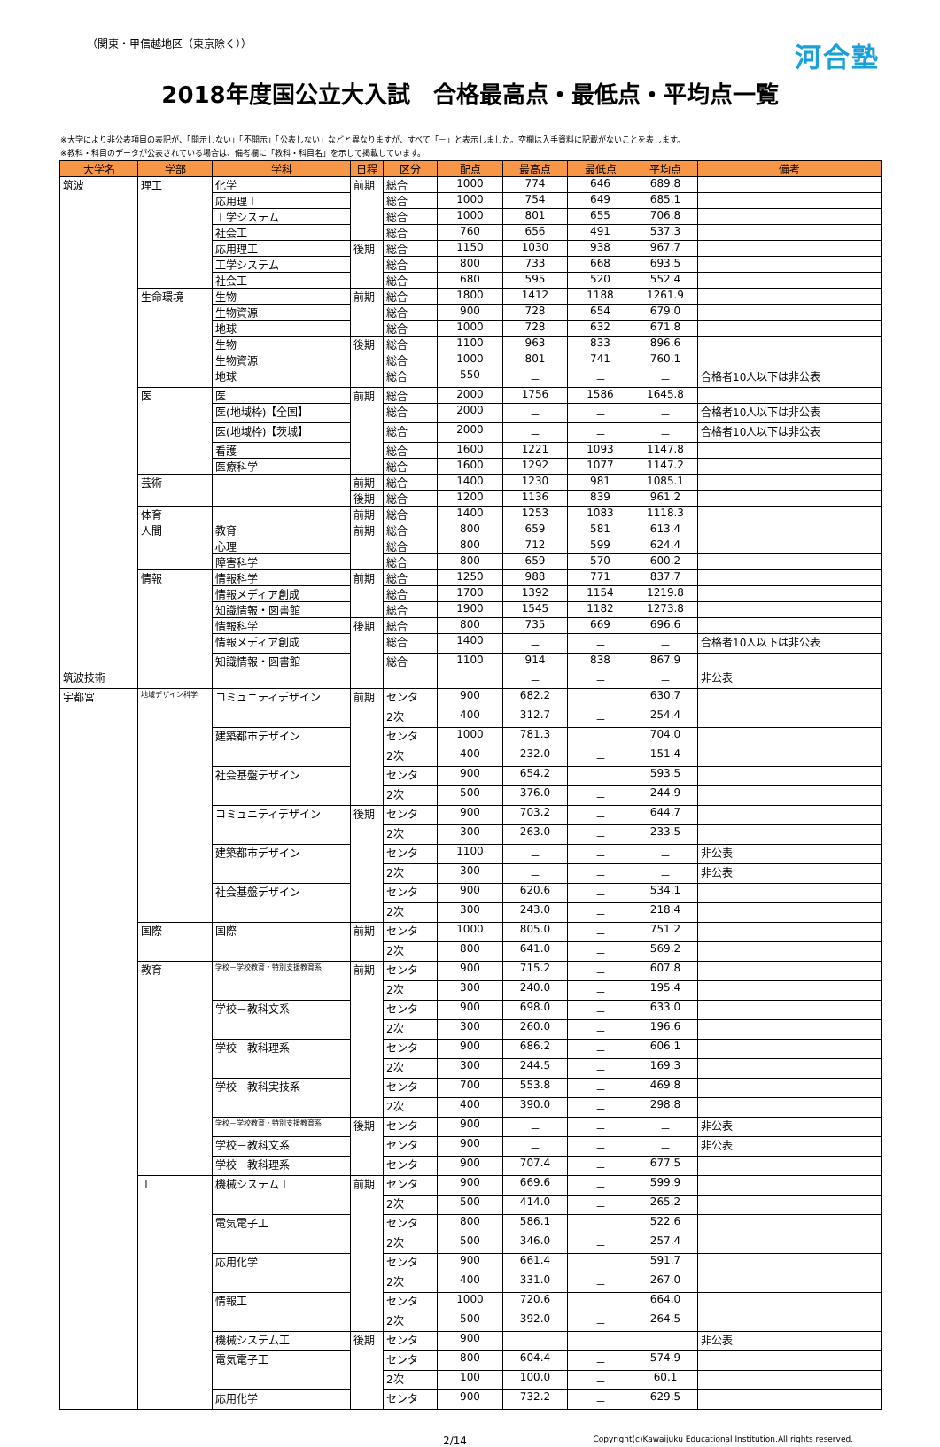（関東・甲信越地区（東京除く）） 河合塾
2018年度国公立大入試　合格最高点・最低点・平均点一覧
※大学により非公表項目の表記が、「開示しない」「不開示」「公表しない」などと異なりますが、すべて「－」と表示しました。空欄は入手資料に記載がないことを表します。
※教科・科目のデータが公表されている場合は、備考欄に「教科・科目名」を示して掲載しています。
| 大学名 | 学部 | 学科 | 日程 | 区分 | 配点 | 最高点 | 最低点 | 平均点 | 備考 |
| --- | --- | --- | --- | --- | --- | --- | --- | --- | --- |
| 筑波 | 理工 | 化学 | 前期 | 総合 | 1000 | 774 | 646 | 689.8 | |
| | | 応用理工 | | 総合 | 1000 | 754 | 649 | 685.1 | |
| | | 工学システム | | 総合 | 1000 | 801 | 655 | 706.8 | |
| | | 社会工 | | 総合 | 760 | 656 | 491 | 537.3 | |
| | | 応用理工 | 後期 | 総合 | 1150 | 1030 | 938 | 967.7 | |
| | | 工学システム | | 総合 | 800 | 733 | 668 | 693.5 | |
| | | 社会工 | | 総合 | 680 | 595 | 520 | 552.4 | |
| | 生命環境 | 生物 | 前期 | 総合 | 1800 | 1412 | 1188 | 1261.9 | |
| | | 生物資源 | | 総合 | 900 | 728 | 654 | 679.0 | |
| | | 地球 | | 総合 | 1000 | 728 | 632 | 671.8 | |
| | | 生物 | 後期 | 総合 | 1100 | 963 | 833 | 896.6 | |
| | | 生物資源 | | 総合 | 1000 | 801 | 741 | 760.1 | |
| | | 地球 | | 総合 | 550 | － | － | － | 合格者10人以下は非公表 |
| | 医 | 医 | 前期 | 総合 | 2000 | 1756 | 1586 | 1645.8 | |
| | | 医(地域枠)【全国】 | | 総合 | 2000 | － | － | － | 合格者10人以下は非公表 |
| | | 医(地域枠)【茨城】 | | 総合 | 2000 | － | － | － | 合格者10人以下は非公表 |
| | | 看護 | | 総合 | 1600 | 1221 | 1093 | 1147.8 | |
| | | 医療科学 | | 総合 | 1600 | 1292 | 1077 | 1147.2 | |
| | 芸術 | | 前期 | 総合 | 1400 | 1230 | 981 | 1085.1 | |
| | | | 後期 | 総合 | 1200 | 1136 | 839 | 961.2 | |
| | 体育 | | 前期 | 総合 | 1400 | 1253 | 1083 | 1118.3 | |
| | 人間 | 教育 | 前期 | 総合 | 800 | 659 | 581 | 613.4 | |
| | | 心理 | | 総合 | 800 | 712 | 599 | 624.4 | |
| | | 障害科学 | | 総合 | 800 | 659 | 570 | 600.2 | |
| | 情報 | 情報科学 | 前期 | 総合 | 1250 | 988 | 771 | 837.7 | |
| | | 情報メディア創成 | | 総合 | 1700 | 1392 | 1154 | 1219.8 | |
| | | 知識情報・図書館 | | 総合 | 1900 | 1545 | 1182 | 1273.8 | |
| | | 情報科学 | 後期 | 総合 | 800 | 735 | 669 | 696.6 | |
| | | 情報メディア創成 | | 総合 | 1400 | － | － | － | 合格者10人以下は非公表 |
| | | 知識情報・図書館 | | 総合 | 1100 | 914 | 838 | 867.9 | |
| 筑波技術 | | | | | | － | － | － | 非公表 |
| 宇都宮 | 地域デザイン科学 | コミュニティデザイン | 前期 | センタ | 900 | 682.2 | － | 630.7 | |
| | | | | 2次 | 400 | 312.7 | － | 254.4 | |
| | | 建築都市デザイン | | センタ | 1000 | 781.3 | － | 704.0 | |
| | | | | 2次 | 400 | 232.0 | － | 151.4 | |
| | | 社会基盤デザイン | | センタ | 900 | 654.2 | － | 593.5 | |
| | | | | 2次 | 500 | 376.0 | － | 244.9 | |
| | | コミュニティデザイン | 後期 | センタ | 900 | 703.2 | － | 644.7 | |
| | | | | 2次 | 300 | 263.0 | － | 233.5 | |
| | | 建築都市デザイン | | センタ | 1100 | － | － | － | 非公表 |
| | | | | 2次 | 300 | － | － | － | 非公表 |
| | | 社会基盤デザイン | | センタ | 900 | 620.6 | － | 534.1 | |
| | | | | 2次 | 300 | 243.0 | － | 218.4 | |
| | 国際 | 国際 | 前期 | センタ | 1000 | 805.0 | － | 751.2 | |
| | | | | 2次 | 800 | 641.0 | － | 569.2 | |
| | 教育 | 学校－学校教育・特別支援教育系 | 前期 | センタ | 900 | 715.2 | － | 607.8 | |
| | | | | 2次 | 300 | 240.0 | － | 195.4 | |
| | | 学校－教科文系 | | センタ | 900 | 698.0 | － | 633.0 | |
| | | | | 2次 | 300 | 260.0 | － | 196.6 | |
| | | 学校－教科理系 | | センタ | 900 | 686.2 | － | 606.1 | |
| | | | | 2次 | 300 | 244.5 | － | 169.3 | |
| | | 学校－教科実技系 | | センタ | 700 | 553.8 | － | 469.8 | |
| | | | | 2次 | 400 | 390.0 | － | 298.8 | |
| | | 学校－学校教育・特別支援教育系 | 後期 | センタ | 900 | － | － | － | 非公表 |
| | | 学校－教科文系 | | センタ | 900 | － | － | － | 非公表 |
| | | 学校－教科理系 | | センタ | 900 | 707.4 | － | 677.5 | |
| | 工 | 機械システム工 | 前期 | センタ | 900 | 669.6 | － | 599.9 | |
| | | | | 2次 | 500 | 414.0 | － | 265.2 | |
| | | 電気電子工 | | センタ | 800 | 586.1 | － | 522.6 | |
| | | | | 2次 | 500 | 346.0 | － | 257.4 | |
| | | 応用化学 | | センタ | 900 | 661.4 | － | 591.7 | |
| | | | | 2次 | 400 | 331.0 | － | 267.0 | |
| | | 情報工 | | センタ | 1000 | 720.6 | － | 664.0 | |
| | | | | 2次 | 500 | 392.0 | － | 264.5 | |
| | | 機械システム工 | 後期 | センタ | 900 | － | － | － | 非公表 |
| | | 電気電子工 | | センタ | 800 | 604.4 | － | 574.9 | |
| | | | | 2次 | 100 | 100.0 | － | 60.1 | |
| | | 応用化学 | | センタ | 900 | 732.2 | － | 629.5 | |
2/14 Copyright(c)Kawaijuku Educational Institution.All rights reserved.